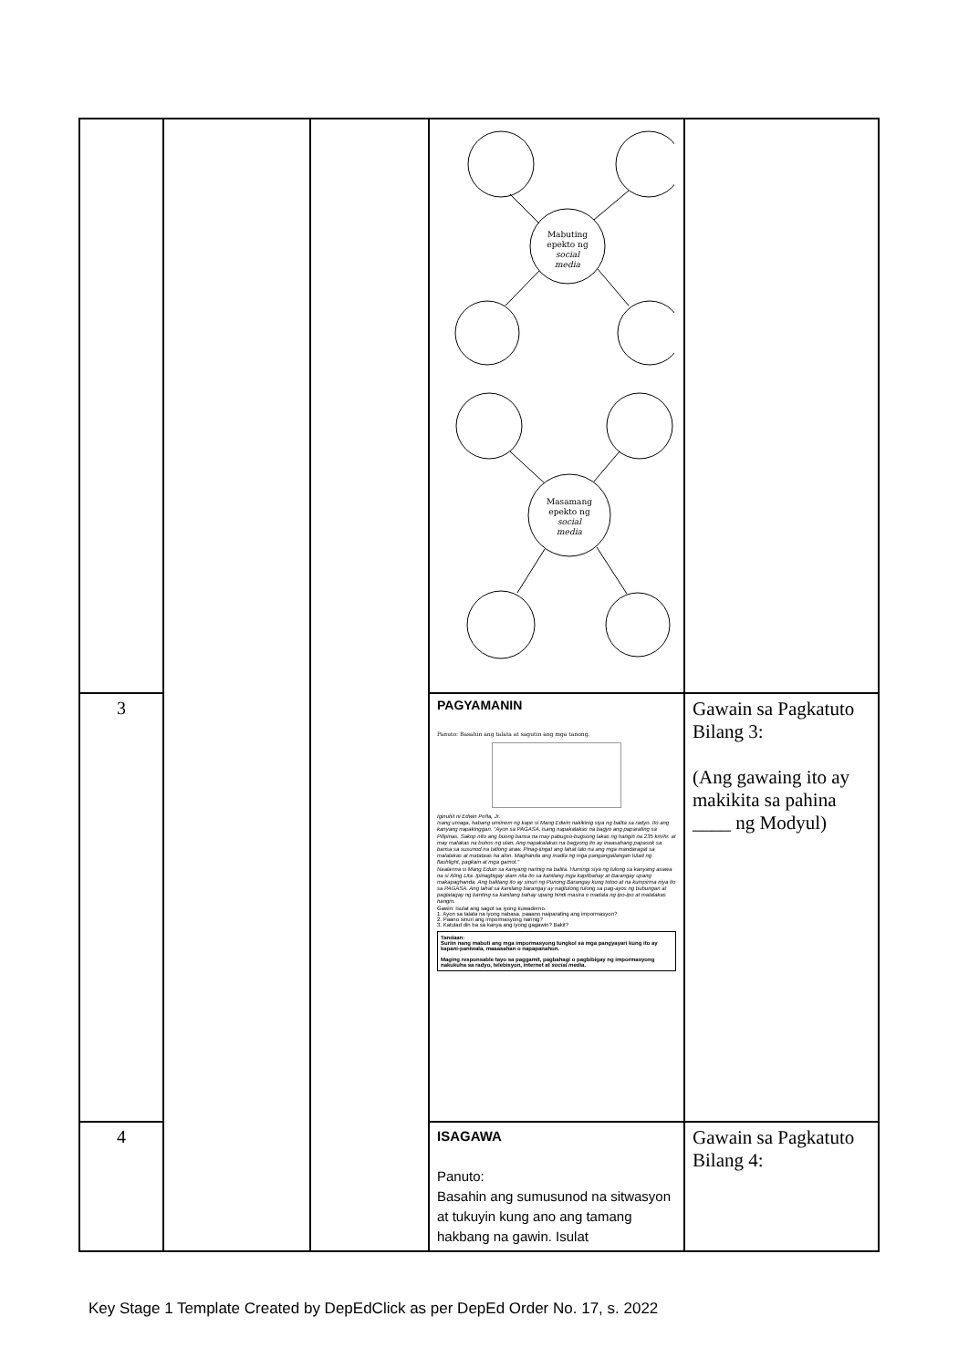| | | | Mabuting epekto ng social media Masamang epekto ng social media | |
| 3 | | | PAGYAMANIN Panuto: Basahin ang talata at sagutin ang mga tanong. Iginuhit ni Edwin Peña, Jr. Isang umaga, habang umiinom ng kape si Mang Edwin nakikinig siya ng balita sa radyo. Ito ang kanyang napakinggan. "Ayon sa PAGASA, isang napakalakas na bagyo ang paparating sa Pilipinas. Sakop nito ang buong bansa na may pabugso-bugsong lakas ng hangin na 235 km/hr. at may malakas na buhos ng ulan. Ang napakalakas na bagyong ito ay inaasahang papasok sa bansa sa susunod na tatlong araw. Pinag-iingat ang lahat lalo na ang mga mandaragat sa malalakas at matataas na alon. Maghanda ang madla ng mga pangangailangan tulad ng flashlight, pagkain at mga gamot." Naalarma si Mang Eduin sa kanyang narinig na balita. Humingi siya ng tulong sa kanyang asawa na si Aling Lita. Ipinagbigay alam nila ito sa kanilang mga kapitbahay at Barangay upang makapaghanda. Ang balitang ito ay sinuri ng Punong Barangay kung totoo at na kumpirma niya ito sa PAGASA. Ang lahat sa kanilang barangay ay nagtulong tulong sa pag-ayos ng bubungan at paglalagay ng banting sa kanilang bahay upang hindi masira o madala ng ipo-ipo at malalakas hangin. Gawin: Isulat ang sagot sa iyong kuwaderno. 1. Ayon sa talata na iyong nabasa, paaano naiparating ang impormasyon? 2. Paano sinuri ang impormasyong narinig? 3. Katulad din ba sa kanya ang iyong gagawin? Bakit? Tandaan: Suriin nang mabuti ang mga impormasyong tungkol sa mga pangyayari kung ito ay kapani-paniwala, maaasahan o napapanahon. Maging responsable tayo sa paggamit, pagbahagi o pagbibigay ng impormasyong nakukuha sa radyo, telebisyon, internet at social media. | Gawain sa Pagkatuto Bilang 3: (Ang gawaing ito ay makikita sa pahina ____ ng Modyul) |
| 4 | | | ISAGAWA Panuto: Basahin ang sumusunod na sitwasyon at tukuyin kung ano ang tamang hakbang na gawin. Isulat | Gawain sa Pagkatuto Bilang 4: |
Key Stage 1 Template Created by DepEdClick as per DepEd Order No. 17, s. 2022